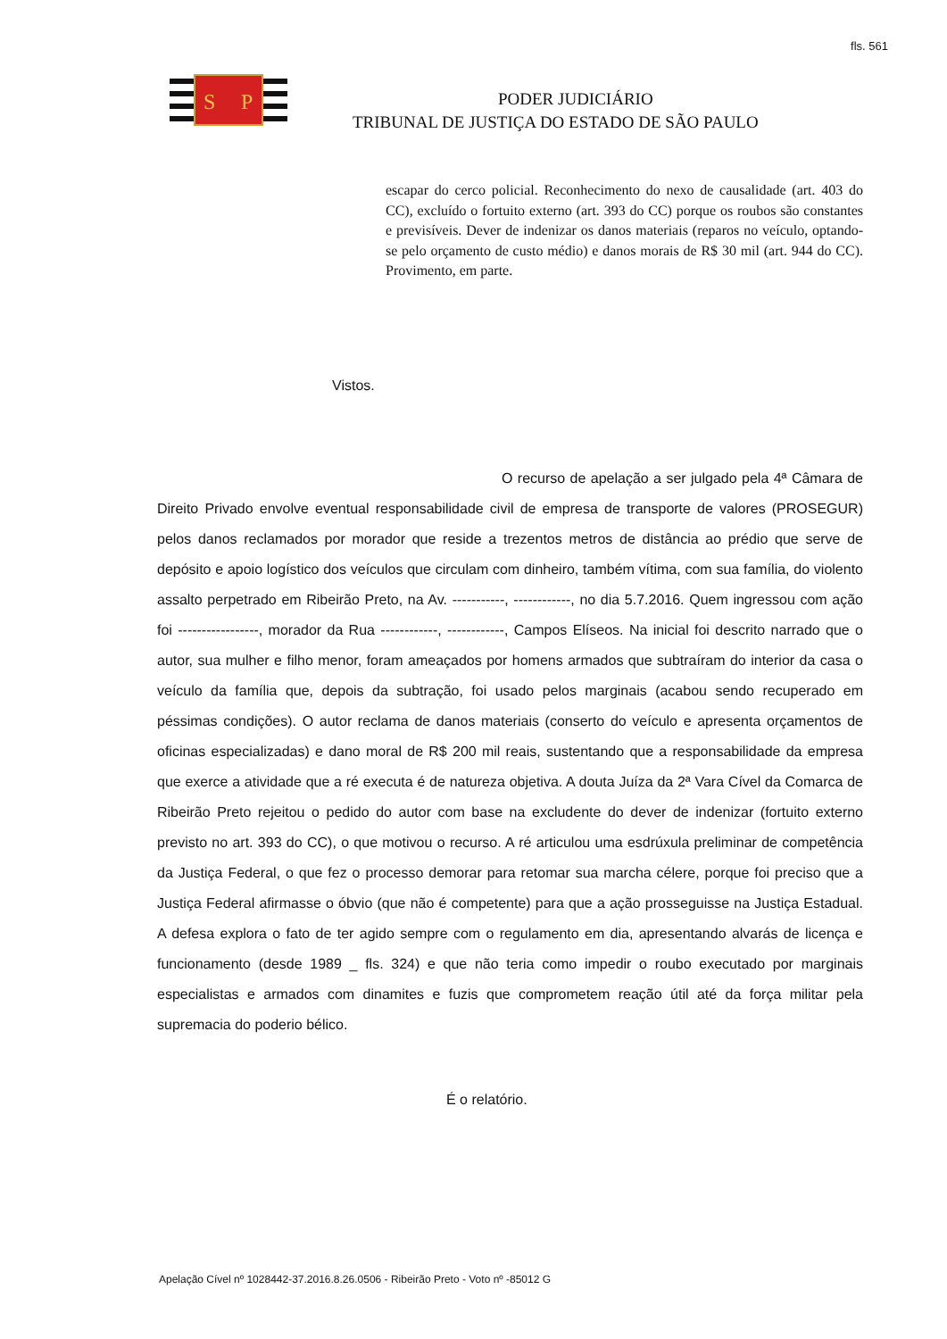fls. 561
S
P
PODER JUDICIÁRIO
TRIBUNAL DE JUSTIÇA DO ESTADO DE SÃO PAULO
escapar do cerco policial. Reconhecimento do nexo de causalidade (art. 403 do CC), excluído o fortuito externo (art. 393 do CC) porque os roubos são constantes e previsíveis. Dever de indenizar os danos materiais (reparos no veículo, optando-se pelo orçamento de custo médio) e danos morais de R$ 30 mil (art. 944 do CC). Provimento, em parte.
Vistos.
O recurso de apelação a ser julgado pela 4ª Câmara de Direito Privado envolve eventual responsabilidade civil de empresa de transporte de valores (PROSEGUR) pelos danos reclamados por morador que reside a trezentos metros de distância ao prédio que serve de depósito e apoio logístico dos veículos que circulam com dinheiro, também vítima, com sua família, do violento assalto perpetrado em Ribeirão Preto, na Av. -----------, ------------, no dia 5.7.2016. Quem ingressou com ação foi -----------------, morador da Rua ------------, ------------, Campos Elíseos. Na inicial foi descrito narrado que o autor, sua mulher e filho menor, foram ameaçados por homens armados que subtraíram do interior da casa o veículo da família que, depois da subtração, foi usado pelos marginais (acabou sendo recuperado em péssimas condições). O autor reclama de danos materiais (conserto do veículo e apresenta orçamentos de oficinas especializadas) e dano moral de R$ 200 mil reais, sustentando que a responsabilidade da empresa que exerce a atividade que a ré executa é de natureza objetiva. A douta Juíza da 2ª Vara Cível da Comarca de Ribeirão Preto rejeitou o pedido do autor com base na excludente do dever de indenizar (fortuito externo previsto no art. 393 do CC), o que motivou o recurso. A ré articulou uma esdrúxula preliminar de competência da Justiça Federal, o que fez o processo demorar para retomar sua marcha célere, porque foi preciso que a Justiça Federal afirmasse o óbvio (que não é competente) para que a ação prosseguisse na Justiça Estadual. A defesa explora o fato de ter agido sempre com o regulamento em dia, apresentando alvarás de licença e funcionamento (desde 1989 _ fls. 324) e que não teria como impedir o roubo executado por marginais especialistas e armados com dinamites e fuzis que comprometem reação útil até da força militar pela supremacia do poderio bélico.
É o relatório.
Apelação Cível nº 1028442-37.2016.8.26.0506 - Ribeirão Preto - Voto nº -85012 G